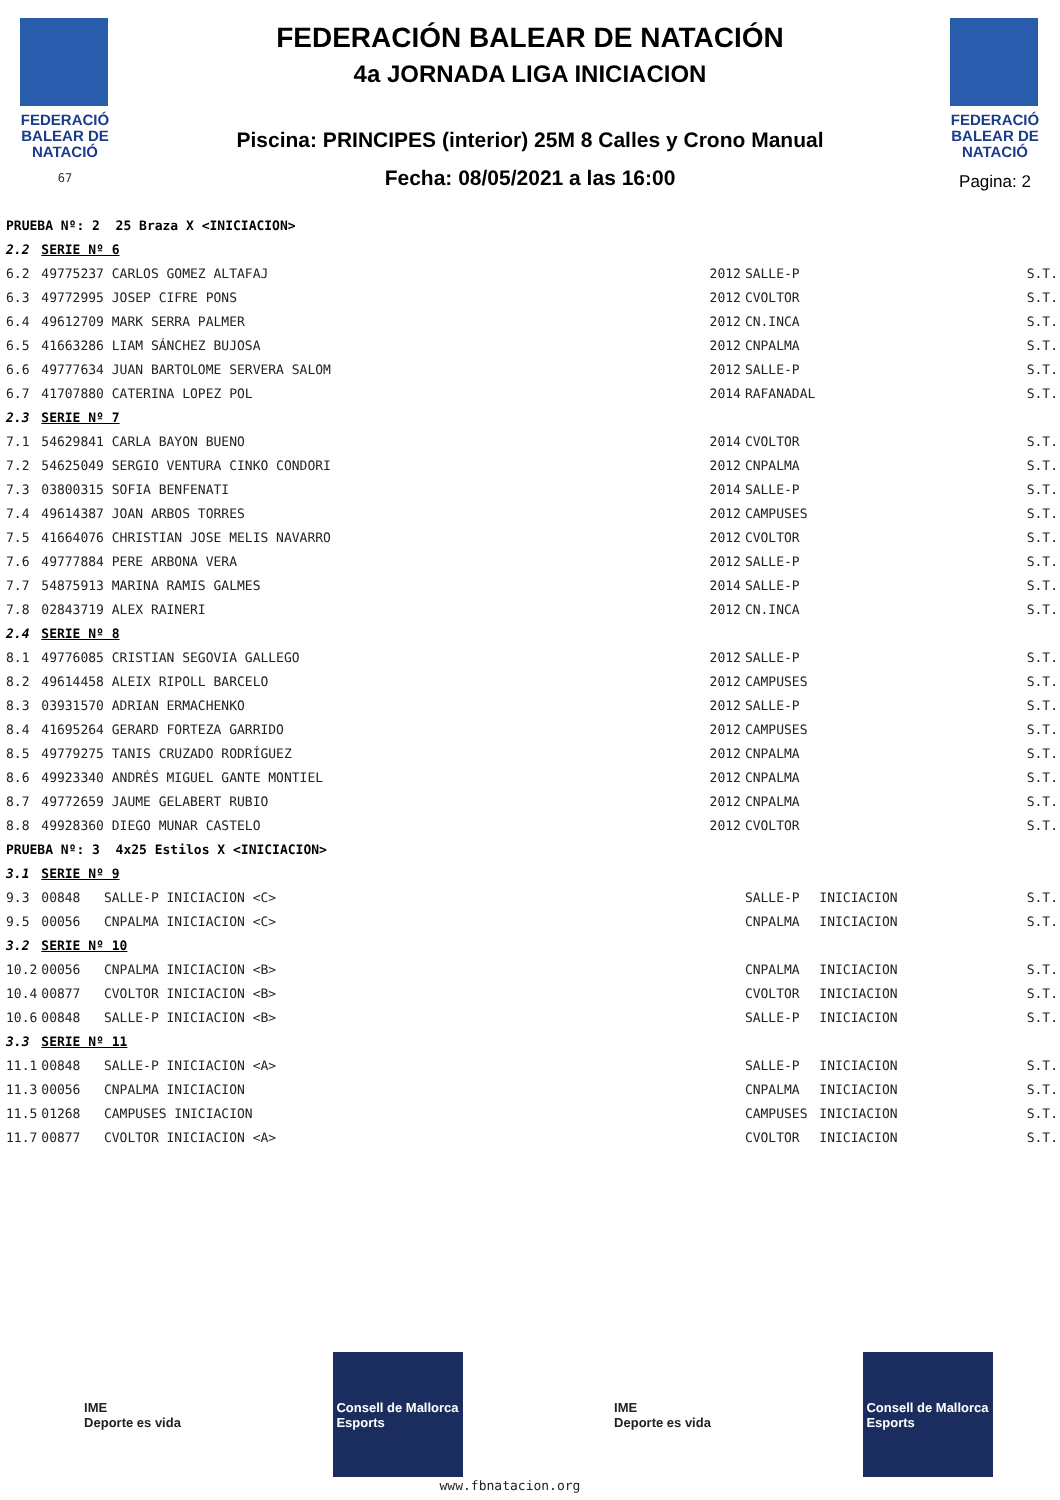FEDERACIÓ
BALEAR DE
NATACIÓ
67
FEDERACIÓN BALEAR DE NATACIÓN
4a JORNADA LIGA INICIACION
Piscina: PRINCIPES (interior) 25M 8 Calles y Crono Manual
Fecha: 08/05/2021 a las 16:00
FEDERACIÓ
BALEAR DE
NATACIÓ
Pagina: 2
| PRUEBA Nº: 2 25 Braza X <INICIACION> | | | | | | |
| 2.2 | SERIE Nº 6 | | | | | |
| 6.2 | 49775237 CARLOS GOMEZ ALTAFAJ | | 2012 | SALLE-P | | S.T. |
| 6.3 | 49772995 JOSEP CIFRE PONS | | 2012 | CVOLTOR | | S.T. |
| 6.4 | 49612709 MARK SERRA PALMER | | 2012 | CN.INCA | | S.T. |
| 6.5 | 41663286 LIAM SÁNCHEZ BUJOSA | | 2012 | CNPALMA | | S.T. |
| 6.6 | 49777634 JUAN BARTOLOME SERVERA SALOM | | 2012 | SALLE-P | | S.T. |
| 6.7 | 41707880 CATERINA LOPEZ POL | | 2014 | RAFANADAL | | S.T. |
| 2.3 | SERIE Nº 7 | | | | | |
| 7.1 | 54629841 CARLA BAYON BUENO | | 2014 | CVOLTOR | | S.T. |
| 7.2 | 54625049 SERGIO VENTURA CINKO CONDORI | | 2012 | CNPALMA | | S.T. |
| 7.3 | 03800315 SOFIA BENFENATI | | 2014 | SALLE-P | | S.T. |
| 7.4 | 49614387 JOAN ARBOS TORRES | | 2012 | CAMPUSES | | S.T. |
| 7.5 | 41664076 CHRISTIAN JOSE MELIS NAVARRO | | 2012 | CVOLTOR | | S.T. |
| 7.6 | 49777884 PERE ARBONA VERA | | 2012 | SALLE-P | | S.T. |
| 7.7 | 54875913 MARINA RAMIS GALMES | | 2014 | SALLE-P | | S.T. |
| 7.8 | 02843719 ALEX RAINERI | | 2012 | CN.INCA | | S.T. |
| 2.4 | SERIE Nº 8 | | | | | |
| 8.1 | 49776085 CRISTIAN SEGOVIA GALLEGO | | 2012 | SALLE-P | | S.T. |
| 8.2 | 49614458 ALEIX RIPOLL BARCELO | | 2012 | CAMPUSES | | S.T. |
| 8.3 | 03931570 ADRIAN ERMACHENKO | | 2012 | SALLE-P | | S.T. |
| 8.4 | 41695264 GERARD FORTEZA GARRIDO | | 2012 | CAMPUSES | | S.T. |
| 8.5 | 49779275 TANIS CRUZADO RODRÍGUEZ | | 2012 | CNPALMA | | S.T. |
| 8.6 | 49923340 ANDRÉS MIGUEL GANTE MONTIEL | | 2012 | CNPALMA | | S.T. |
| 8.7 | 49772659 JAUME GELABERT RUBIO | | 2012 | CNPALMA | | S.T. |
| 8.8 | 49928360 DIEGO MUNAR CASTELO | | 2012 | CVOLTOR | | S.T. |
| PRUEBA Nº: 3 4x25 Estilos X <INICIACION> | | | | | | |
| 3.1 | SERIE Nº 9 | | | | | |
| 9.3 | 00848 SALLE-P INICIACION <C> | | | SALLE-P | INICIACION | S.T. |
| 9.5 | 00056 CNPALMA INICIACION <C> | | | CNPALMA | INICIACION | S.T. |
| 3.2 | SERIE Nº 10 | | | | | |
| 10.2 | 00056 CNPALMA INICIACION <B> | | | CNPALMA | INICIACION | S.T. |
| 10.4 | 00877 CVOLTOR INICIACION <B> | | | CVOLTOR | INICIACION | S.T. |
| 10.6 | 00848 SALLE-P INICIACION <B> | | | SALLE-P | INICIACION | S.T. |
| 3.3 | SERIE Nº 11 | | | | | |
| 11.1 | 00848 SALLE-P INICIACION <A> | | | SALLE-P | INICIACION | S.T. |
| 11.3 | 00056 CNPALMA INICIACION | | | CNPALMA | INICIACION | S.T. |
| 11.5 | 01268 CAMPUSES INICIACION | | | CAMPUSES | INICIACION | S.T. |
| 11.7 | 00877 CVOLTOR INICIACION <A> | | | CVOLTOR | INICIACION | S.T. |
IME
Deporte es vida
Consell de Mallorca
Esports
IME
Deporte es vida
Consell de Mallorca
Esports
www.fbnatacion.org